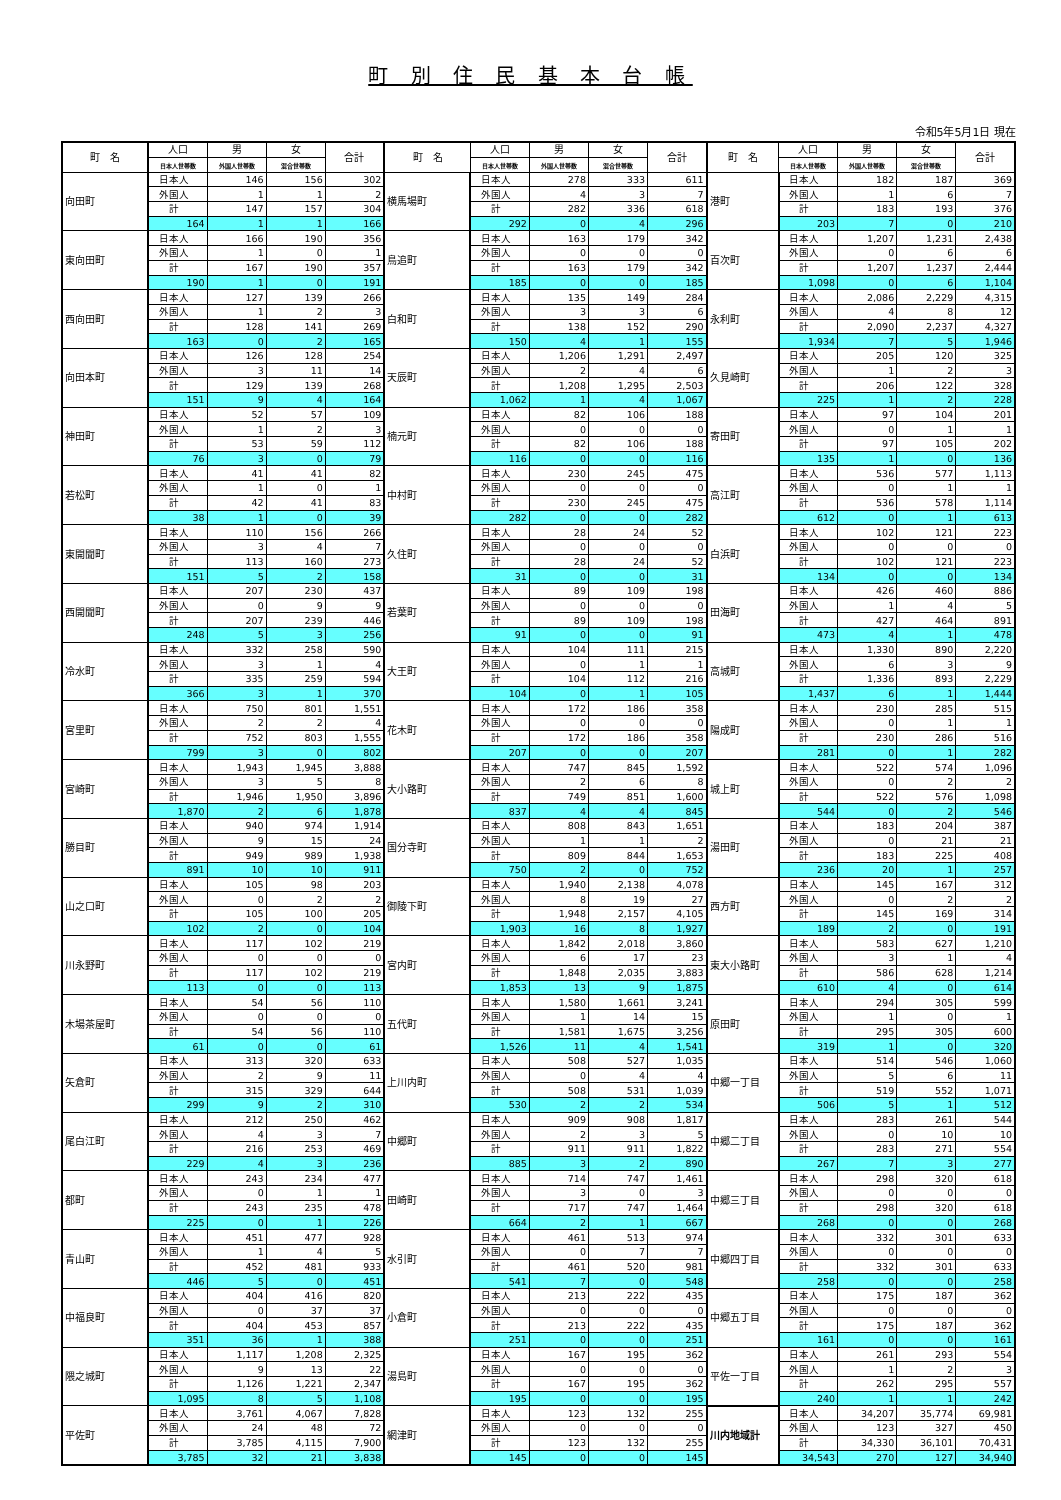町 別 住 民 基 本 台 帳
令和5年5月1日 現在
| 町 名 | 人口 | 男 | 女 | 合計 | 町 名 | 人口 | 男 | 女 | 合計 | 町 名 | 人口 | 男 | 女 | 合計 |
| --- | --- | --- | --- | --- | --- | --- | --- | --- | --- | --- | --- | --- | --- | --- |
| | 日本人世帯数 | 外国人世帯数 | 混合世帯数 | | | 日本人世帯数 | 外国人世帯数 | 混合世帯数 | | | 日本人世帯数 | 外国人世帯数 | 混合世帯数 | |
| 向田町 | 日本人 | 146 | 156 | 302 | 横馬場町 | 日本人 | 278 | 333 | 611 | 港町 | 日本人 | 182 | 187 | 369 |
| | 外国人 | 1 | 1 | 2 | | 外国人 | 4 | 3 | 7 | | 外国人 | 1 | 6 | 7 |
| | 計 | 147 | 157 | 304 | | 計 | 282 | 336 | 618 | | 計 | 183 | 193 | 376 |
| | 164 | 1 | 1 | 166 | | 292 | 0 | 4 | 296 | | 203 | 7 | 0 | 210 |
| 東向田町 | 日本人 | 166 | 190 | 356 | 鳥追町 | 日本人 | 163 | 179 | 342 | 百次町 | 日本人 | 1,207 | 1,231 | 2,438 |
| | 外国人 | 1 | 0 | 1 | | 外国人 | 0 | 0 | 0 | | 外国人 | 0 | 6 | 6 |
| | 計 | 167 | 190 | 357 | | 計 | 163 | 179 | 342 | | 計 | 1,207 | 1,237 | 2,444 |
| | 190 | 1 | 0 | 191 | | 185 | 0 | 0 | 185 | | 1,098 | 0 | 6 | 1,104 |
| 西向田町 | 日本人 | 127 | 139 | 266 | 白和町 | 日本人 | 135 | 149 | 284 | 永利町 | 日本人 | 2,086 | 2,229 | 4,315 |
| | 外国人 | 1 | 2 | 3 | | 外国人 | 3 | 3 | 6 | | 外国人 | 4 | 8 | 12 |
| | 計 | 128 | 141 | 269 | | 計 | 138 | 152 | 290 | | 計 | 2,090 | 2,237 | 4,327 |
| | 163 | 0 | 2 | 165 | | 150 | 4 | 1 | 155 | | 1,934 | 7 | 5 | 1,946 |
| 向田本町 | 日本人 | 126 | 128 | 254 | 天辰町 | 日本人 | 1,206 | 1,291 | 2,497 | 久見崎町 | 日本人 | 205 | 120 | 325 |
| | 外国人 | 3 | 11 | 14 | | 外国人 | 2 | 4 | 6 | | 外国人 | 1 | 2 | 3 |
| | 計 | 129 | 139 | 268 | | 計 | 1,208 | 1,295 | 2,503 | | 計 | 206 | 122 | 328 |
| | 151 | 9 | 4 | 164 | | 1,062 | 1 | 4 | 1,067 | | 225 | 1 | 2 | 228 |
| 神田町 | 日本人 | 52 | 57 | 109 | 楠元町 | 日本人 | 82 | 106 | 188 | 寄田町 | 日本人 | 97 | 104 | 201 |
| | 外国人 | 1 | 2 | 3 | | 外国人 | 0 | 0 | 0 | | 外国人 | 0 | 1 | 1 |
| | 計 | 53 | 59 | 112 | | 計 | 82 | 106 | 188 | | 計 | 97 | 105 | 202 |
| | 76 | 3 | 0 | 79 | | 116 | 0 | 0 | 116 | | 135 | 1 | 0 | 136 |
| 若松町 | 日本人 | 41 | 41 | 82 | 中村町 | 日本人 | 230 | 245 | 475 | 高江町 | 日本人 | 536 | 577 | 1,113 |
| | 外国人 | 1 | 0 | 1 | | 外国人 | 0 | 0 | 0 | | 外国人 | 0 | 1 | 1 |
| | 計 | 42 | 41 | 83 | | 計 | 230 | 245 | 475 | | 計 | 536 | 578 | 1,114 |
| | 38 | 1 | 0 | 39 | | 282 | 0 | 0 | 282 | | 612 | 0 | 1 | 613 |
| 東開聞町 | 日本人 | 110 | 156 | 266 | 久住町 | 日本人 | 28 | 24 | 52 | 白浜町 | 日本人 | 102 | 121 | 223 |
| | 外国人 | 3 | 4 | 7 | | 外国人 | 0 | 0 | 0 | | 外国人 | 0 | 0 | 0 |
| | 計 | 113 | 160 | 273 | | 計 | 28 | 24 | 52 | | 計 | 102 | 121 | 223 |
| | 151 | 5 | 2 | 158 | | 31 | 0 | 0 | 31 | | 134 | 0 | 0 | 134 |
| 西開聞町 | 日本人 | 207 | 230 | 437 | 若葉町 | 日本人 | 89 | 109 | 198 | 田海町 | 日本人 | 426 | 460 | 886 |
| | 外国人 | 0 | 9 | 9 | | 外国人 | 0 | 0 | 0 | | 外国人 | 1 | 4 | 5 |
| | 計 | 207 | 239 | 446 | | 計 | 89 | 109 | 198 | | 計 | 427 | 464 | 891 |
| | 248 | 5 | 3 | 256 | | 91 | 0 | 0 | 91 | | 473 | 4 | 1 | 478 |
| 冷水町 | 日本人 | 332 | 258 | 590 | 大王町 | 日本人 | 104 | 111 | 215 | 高城町 | 日本人 | 1,330 | 890 | 2,220 |
| | 外国人 | 3 | 1 | 4 | | 外国人 | 0 | 1 | 1 | | 外国人 | 6 | 3 | 9 |
| | 計 | 335 | 259 | 594 | | 計 | 104 | 112 | 216 | | 計 | 1,336 | 893 | 2,229 |
| | 366 | 3 | 1 | 370 | | 104 | 0 | 1 | 105 | | 1,437 | 6 | 1 | 1,444 |
| 宮里町 | 日本人 | 750 | 801 | 1,551 | 花木町 | 日本人 | 172 | 186 | 358 | 陽成町 | 日本人 | 230 | 285 | 515 |
| | 外国人 | 2 | 2 | 4 | | 外国人 | 0 | 0 | 0 | | 外国人 | 0 | 1 | 1 |
| | 計 | 752 | 803 | 1,555 | | 計 | 172 | 186 | 358 | | 計 | 230 | 286 | 516 |
| | 799 | 3 | 0 | 802 | | 207 | 0 | 0 | 207 | | 281 | 0 | 1 | 282 |
| 宮崎町 | 日本人 | 1,943 | 1,945 | 3,888 | 大小路町 | 日本人 | 747 | 845 | 1,592 | 城上町 | 日本人 | 522 | 574 | 1,096 |
| | 外国人 | 3 | 5 | 8 | | 外国人 | 2 | 6 | 8 | | 外国人 | 0 | 2 | 2 |
| | 計 | 1,946 | 1,950 | 3,896 | | 計 | 749 | 851 | 1,600 | | 計 | 522 | 576 | 1,098 |
| | 1,870 | 2 | 6 | 1,878 | | 837 | 4 | 4 | 845 | | 544 | 0 | 2 | 546 |
| 勝目町 | 日本人 | 940 | 974 | 1,914 | 国分寺町 | 日本人 | 808 | 843 | 1,651 | 湯田町 | 日本人 | 183 | 204 | 387 |
| | 外国人 | 9 | 15 | 24 | | 外国人 | 1 | 1 | 2 | | 外国人 | 0 | 21 | 21 |
| | 計 | 949 | 989 | 1,938 | | 計 | 809 | 844 | 1,653 | | 計 | 183 | 225 | 408 |
| | 891 | 10 | 10 | 911 | | 750 | 2 | 0 | 752 | | 236 | 20 | 1 | 257 |
| 山之口町 | 日本人 | 105 | 98 | 203 | 御陵下町 | 日本人 | 1,940 | 2,138 | 4,078 | 西方町 | 日本人 | 145 | 167 | 312 |
| | 外国人 | 0 | 2 | 2 | | 外国人 | 8 | 19 | 27 | | 外国人 | 0 | 2 | 2 |
| | 計 | 105 | 100 | 205 | | 計 | 1,948 | 2,157 | 4,105 | | 計 | 145 | 169 | 314 |
| | 102 | 2 | 0 | 104 | | 1,903 | 16 | 8 | 1,927 | | 189 | 2 | 0 | 191 |
| 川永野町 | 日本人 | 117 | 102 | 219 | 宮内町 | 日本人 | 1,842 | 2,018 | 3,860 | 東大小路町 | 日本人 | 583 | 627 | 1,210 |
| | 外国人 | 0 | 0 | 0 | | 外国人 | 6 | 17 | 23 | | 外国人 | 3 | 1 | 4 |
| | 計 | 117 | 102 | 219 | | 計 | 1,848 | 2,035 | 3,883 | | 計 | 586 | 628 | 1,214 |
| | 113 | 0 | 0 | 113 | | 1,853 | 13 | 9 | 1,875 | | 610 | 4 | 0 | 614 |
| 木場茶屋町 | 日本人 | 54 | 56 | 110 | 五代町 | 日本人 | 1,580 | 1,661 | 3,241 | 原田町 | 日本人 | 294 | 305 | 599 |
| | 外国人 | 0 | 0 | 0 | | 外国人 | 1 | 14 | 15 | | 外国人 | 1 | 0 | 1 |
| | 計 | 54 | 56 | 110 | | 計 | 1,581 | 1,675 | 3,256 | | 計 | 295 | 305 | 600 |
| | 61 | 0 | 0 | 61 | | 1,526 | 11 | 4 | 1,541 | | 319 | 1 | 0 | 320 |
| 矢倉町 | 日本人 | 313 | 320 | 633 | 上川内町 | 日本人 | 508 | 527 | 1,035 | 中郷一丁目 | 日本人 | 514 | 546 | 1,060 |
| | 外国人 | 2 | 9 | 11 | | 外国人 | 0 | 4 | 4 | | 外国人 | 5 | 6 | 11 |
| | 計 | 315 | 329 | 644 | | 計 | 508 | 531 | 1,039 | | 計 | 519 | 552 | 1,071 |
| | 299 | 9 | 2 | 310 | | 530 | 2 | 2 | 534 | | 506 | 5 | 1 | 512 |
| 尾白江町 | 日本人 | 212 | 250 | 462 | 中郷町 | 日本人 | 909 | 908 | 1,817 | 中郷二丁目 | 日本人 | 283 | 261 | 544 |
| | 外国人 | 4 | 3 | 7 | | 外国人 | 2 | 3 | 5 | | 外国人 | 0 | 10 | 10 |
| | 計 | 216 | 253 | 469 | | 計 | 911 | 911 | 1,822 | | 計 | 283 | 271 | 554 |
| | 229 | 4 | 3 | 236 | | 885 | 3 | 2 | 890 | | 267 | 7 | 3 | 277 |
| 都町 | 日本人 | 243 | 234 | 477 | 田崎町 | 日本人 | 714 | 747 | 1,461 | 中郷三丁目 | 日本人 | 298 | 320 | 618 |
| | 外国人 | 0 | 1 | 1 | | 外国人 | 3 | 0 | 3 | | 外国人 | 0 | 0 | 0 |
| | 計 | 243 | 235 | 478 | | 計 | 717 | 747 | 1,464 | | 計 | 298 | 320 | 618 |
| | 225 | 0 | 1 | 226 | | 664 | 2 | 1 | 667 | | 268 | 0 | 0 | 268 |
| 青山町 | 日本人 | 451 | 477 | 928 | 水引町 | 日本人 | 461 | 513 | 974 | 中郷四丁目 | 日本人 | 332 | 301 | 633 |
| | 外国人 | 1 | 4 | 5 | | 外国人 | 0 | 7 | 7 | | 外国人 | 0 | 0 | 0 |
| | 計 | 452 | 481 | 933 | | 計 | 461 | 520 | 981 | | 計 | 332 | 301 | 633 |
| | 446 | 5 | 0 | 451 | | 541 | 7 | 0 | 548 | | 258 | 0 | 0 | 258 |
| 中福良町 | 日本人 | 404 | 416 | 820 | 小倉町 | 日本人 | 213 | 222 | 435 | 中郷五丁目 | 日本人 | 175 | 187 | 362 |
| | 外国人 | 0 | 37 | 37 | | 外国人 | 0 | 0 | 0 | | 外国人 | 0 | 0 | 0 |
| | 計 | 404 | 453 | 857 | | 計 | 213 | 222 | 435 | | 計 | 175 | 187 | 362 |
| | 351 | 36 | 1 | 388 | | 251 | 0 | 0 | 251 | | 161 | 0 | 0 | 161 |
| 隈之城町 | 日本人 | 1,117 | 1,208 | 2,325 | 湯島町 | 日本人 | 167 | 195 | 362 | 平佐一丁目 | 日本人 | 261 | 293 | 554 |
| | 外国人 | 9 | 13 | 22 | | 外国人 | 0 | 0 | 0 | | 外国人 | 1 | 2 | 3 |
| | 計 | 1,126 | 1,221 | 2,347 | | 計 | 167 | 195 | 362 | | 計 | 262 | 295 | 557 |
| | 1,095 | 8 | 5 | 1,108 | | 195 | 0 | 0 | 195 | | 240 | 1 | 1 | 242 |
| 平佐町 | 日本人 | 3,761 | 4,067 | 7,828 | 網津町 | 日本人 | 123 | 132 | 255 | 川内地域計 | 日本人 | 34,207 | 35,774 | 69,981 |
| | 外国人 | 24 | 48 | 72 | | 外国人 | 0 | 0 | 0 | | 外国人 | 123 | 327 | 450 |
| | 計 | 3,785 | 4,115 | 7,900 | | 計 | 123 | 132 | 255 | | 計 | 34,330 | 36,101 | 70,431 |
| | 3,785 | 32 | 21 | 3,838 | | 145 | 0 | 0 | 145 | | 34,543 | 270 | 127 | 34,940 |